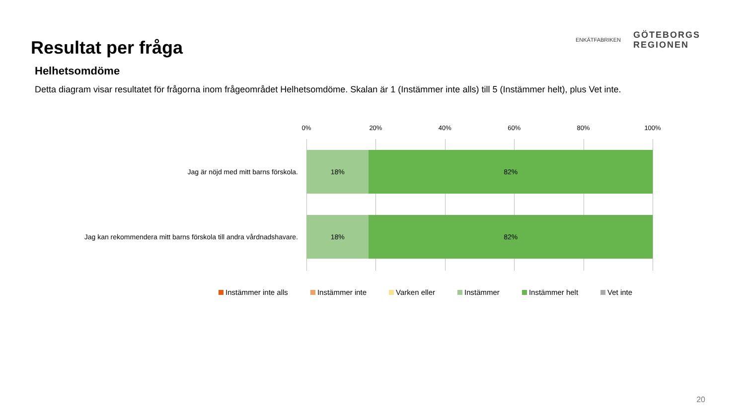Resultat per fråga
ENKÄTFABRIKEN
GÖTEBORGS
REGIONEN
Helhetsomdöme
Detta diagram visar resultatet för frågorna inom frågeområdet Helhetsomdöme. Skalan är 1 (Instämmer inte alls) till 5 (Instämmer helt), plus Vet inte.
0% 20% 40% 60% 80% 100%
Jag är nöjd med mitt barns förskola.
18% 82%
Jag kan rekommendera mitt barns förskola till andra vårdnadshavare.
18% 82%
Instämmer inte alls Instämmer inte Varken eller Instämmer Instämmer helt Vet inte
20